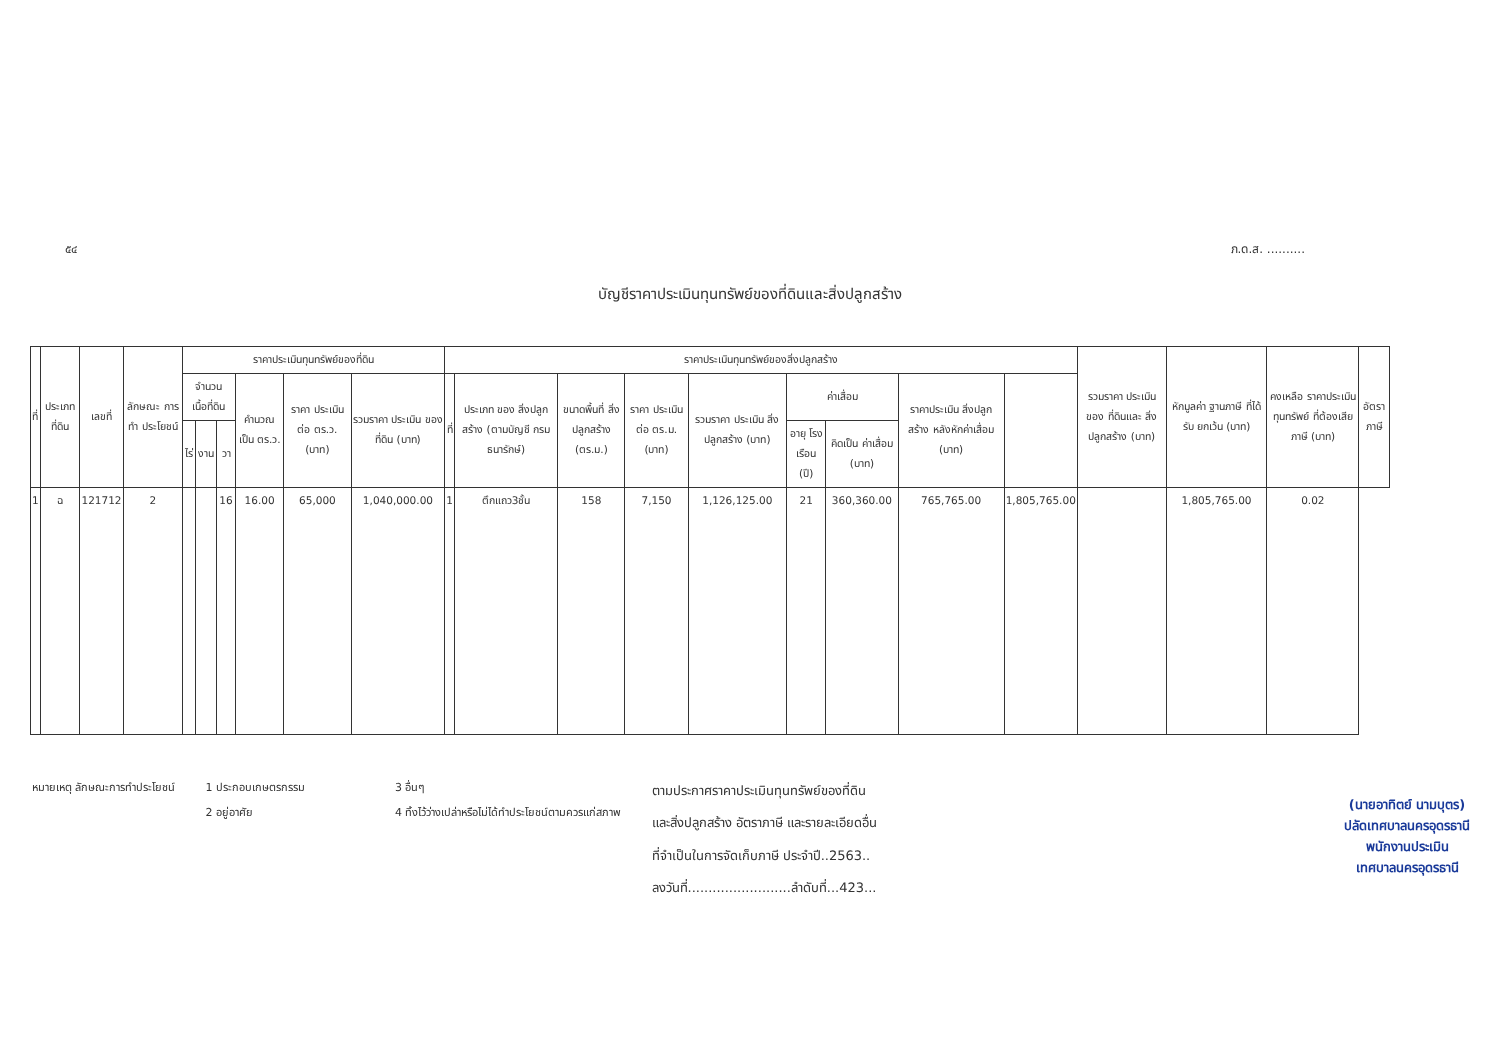๕๔ ภ.ด.ส. ..........
บัญชีราคาประเมินทุนทรัพย์ของที่ดินและสิ่งปลูกสร้าง
| ที่ | ประเภท ที่ดิน | เลขที่ | ลักษณะ การทำ ประโยชน์ | ราคาประเมินทุนทรัพย์ของที่ดิน | | | | | | ราคาประเมินทุนทรัพย์ของสิ่งปลูกสร้าง | | | | | | | | | รวมราคา ประเมินของ ที่ดินและ สิ่งปลูกสร้าง (บาท) | หักมูลค่า ฐานภาษี ที่ได้รับ ยกเว้น (บาท) | คงเหลือ ราคาประเมิน ทุนทรัพย์ ที่ต้องเสีย ภาษี (บาท) | อัตราภาษี |
| --- | --- | --- | --- | --- | --- | --- | --- | --- | --- | --- | --- | --- | --- | --- | --- | --- | --- | --- | --- | --- | --- | --- |
| | | | | จำนวน เนื้อที่ดิน | | | คำนวณ เป็น ตร.ว. | ราคา ประเมิน ต่อ ตร.ว. (บาท) | รวมราคา ประเมิน ของที่ดิน (บาท) | ที่ | ประเภท ของ สิ่งปลูกสร้าง (ตามบัญชี กรมธนารักษ์) | ขนาดพื้นที่ สิ่งปลูกสร้าง (ตร.ม.) | ราคา ประเมิน ต่อ ตร.ม. (บาท) | รวมราคา ประเมิน สิ่งปลูกสร้าง (บาท) | ค่าเสื่อม | | ราคาประเมิน สิ่งปลูกสร้าง หลังหักค่าเสื่อม (บาท) | | | | | |
| | | | | ไร่ | งาน | วา | | | | | | | | | อายุ โรงเรือน (ปี) | คิดเป็น ค่าเสื่อม (บาท) | | | | | | |
| 1 | ฉ | 121712 | 2 | | | 16 | 16.00 | 65,000 | 1,040,000.00 | 1 | ตึกแถว3ชั้น | 158 | 7,150 | 1,126,125.00 | 21 | 360,360.00 | 765,765.00 | 1,805,765.00 | | 1,805,765.00 | 0.02 | |
หมายเหตุ ลักษณะการทำประโยชน์ 1 ประกอบเกษตรกรรม
2 อยู่อาศัย
3 อื่นๆ
4 ทิ้งไว้ว่างเปล่าหรือไม่ได้ทำประโยชน์ตามควรแก่สภาพ
ตามประกาศราคาประเมินทุนทรัพย์ของที่ดิน
และสิ่งปลูกสร้าง อัตราภาษี และรายละเอียดอื่น
ที่จำเป็นในการจัดเก็บภาษี ประจำปี..2563..
ลงวันที่.........................ลำดับที่...423...
(นายอาทิตย์ นามบุตร)
ปลัดเทศบาลนครอุดรธานี
พนักงานประเมิน
เทศบาลนครอุดรธานี